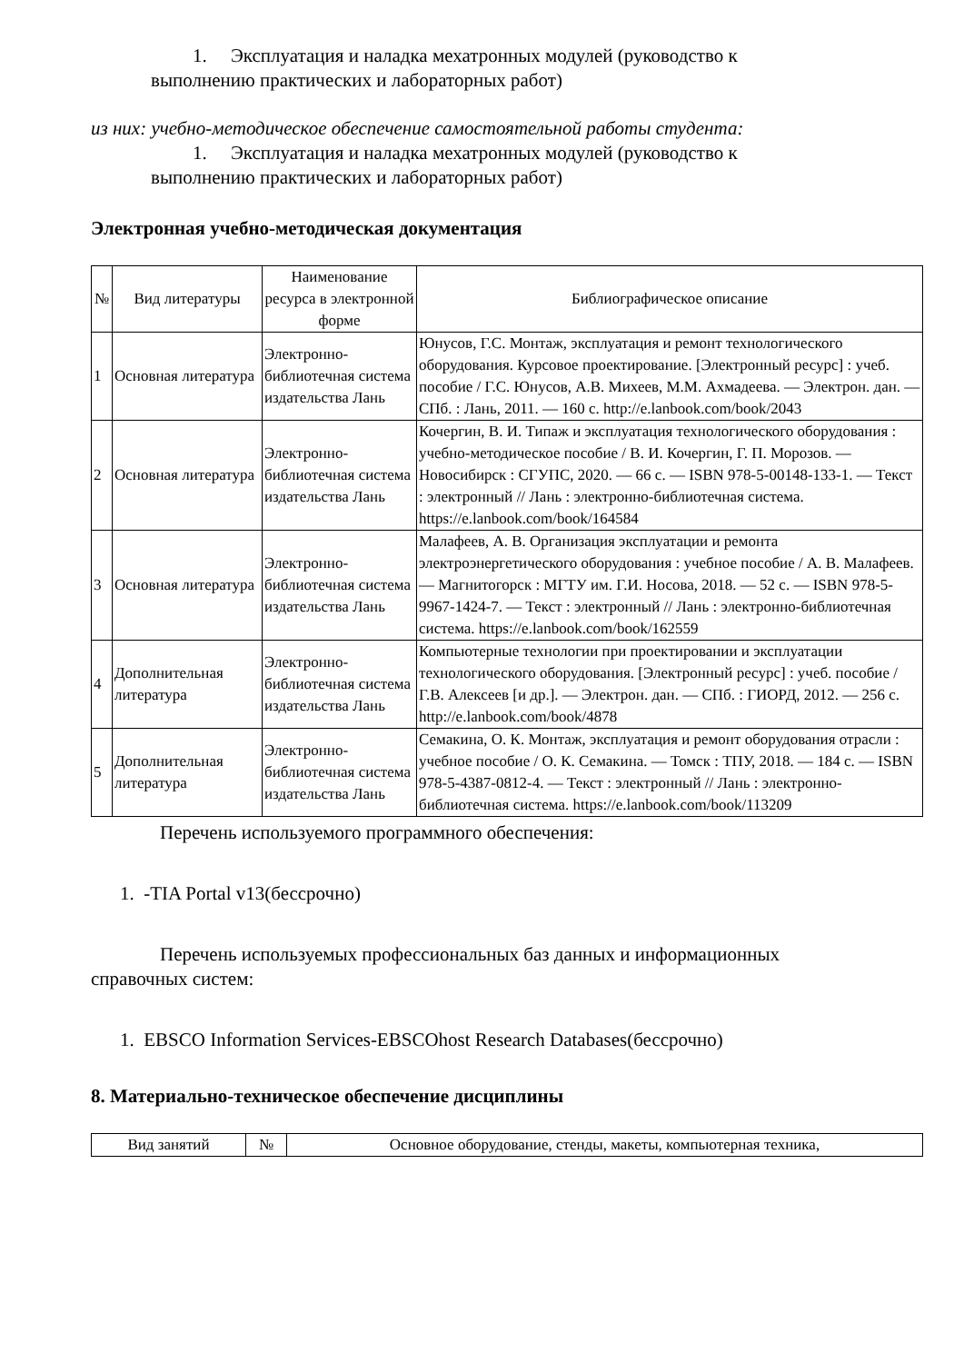1. Эксплуатация и наладка мехатронных модулей (руководство к
выполнению практических и лабораторных работ)
из них: учебно-методическое обеспечение самостоятельной работы студента:
1. Эксплуатация и наладка мехатронных модулей (руководство к
выполнению практических и лабораторных работ)
Электронная учебно-методическая документация
| № | Вид литературы | Наименование ресурса в электронной форме | Библиографическое описание |
| --- | --- | --- | --- |
| 1 | Основная литература | Электронно-библиотечная система издательства Лань | Юнусов, Г.С. Монтаж, эксплуатация и ремонт технологического оборудования. Курсовое проектирование. [Электронный ресурс] : учеб. пособие / Г.С. Юнусов, А.В. Михеев, М.М. Ахмадеева. — Электрон. дан. — СПб. : Лань, 2011. — 160 с. http://e.lanbook.com/book/2043 |
| 2 | Основная литература | Электронно-библиотечная система издательства Лань | Кочергин, В. И. Типаж и эксплуатация технологического оборудования : учебно-методическое пособие / В. И. Кочергин, Г. П. Морозов. — Новосибирск : СГУПС, 2020. — 66 с. — ISBN 978-5-00148-133-1. — Текст : электронный // Лань : электронно-библиотечная система. https://e.lanbook.com/book/164584 |
| 3 | Основная литература | Электронно-библиотечная система издательства Лань | Малафеев, А. В. Организация эксплуатации и ремонта электроэнергетического оборудования : учебное пособие / А. В. Малафеев. — Магнитогорск : МГТУ им. Г.И. Носова, 2018. — 52 с. — ISBN 978-5-9967-1424-7. — Текст : электронный // Лань : электронно-библиотечная система. https://e.lanbook.com/book/162559 |
| 4 | Дополнительная литература | Электронно-библиотечная система издательства Лань | Компьютерные технологии при проектировании и эксплуатации технологического оборудования. [Электронный ресурс] : учеб. пособие / Г.В. Алексеев [и др.]. — Электрон. дан. — СПб. : ГИОРД, 2012. — 256 с. http://e.lanbook.com/book/4878 |
| 5 | Дополнительная литература | Электронно-библиотечная система издательства Лань | Семакина, О. К. Монтаж, эксплуатация и ремонт оборудования отрасли : учебное пособие / О. К. Семакина. — Томск : ТПУ, 2018. — 184 с. — ISBN 978-5-4387-0812-4. — Текст : электронный // Лань : электронно-библиотечная система. https://e.lanbook.com/book/113209 |
Перечень используемого программного обеспечения:
1. -TIA Portal v13(бессрочно)
Перечень используемых профессиональных баз данных и информационных
справочных систем:
1. EBSCO Information Services-EBSCOhost Research Databases(бессрочно)
8. Материально-техническое обеспечение дисциплины
| Вид занятий | № | Основное оборудование, стенды, макеты, компьютерная техника, |
| --- | --- | --- |